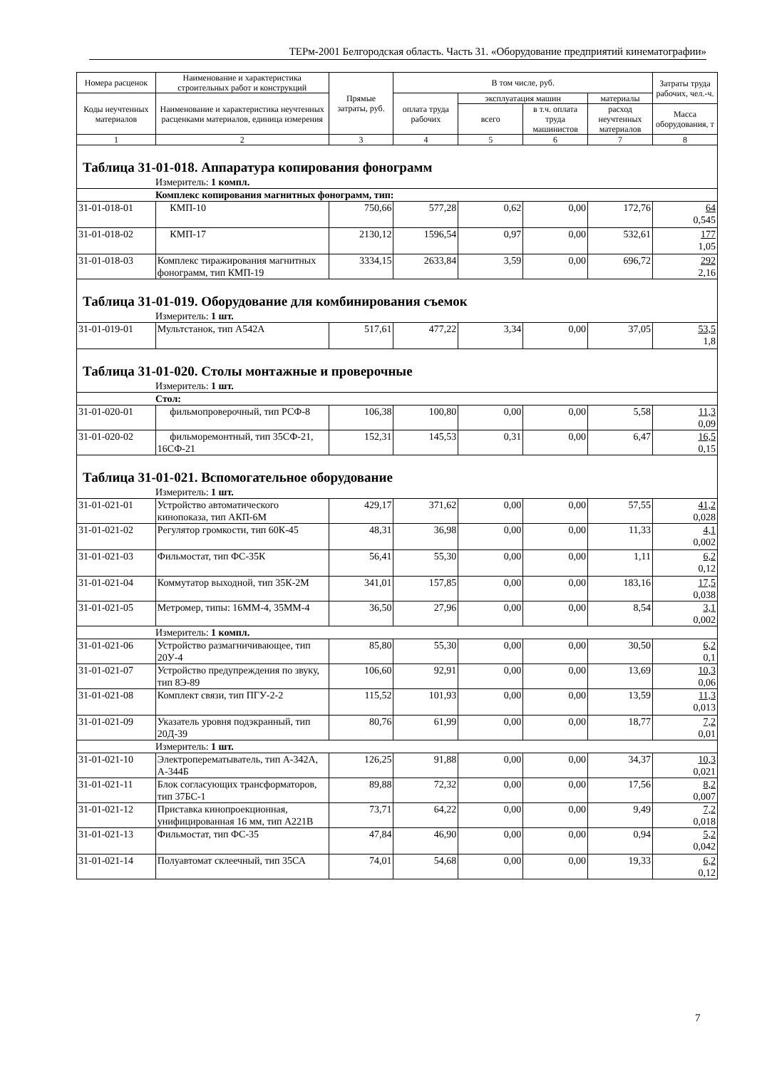ТЕРм-2001 Белгородская область. Часть 31. «Оборудование предприятий кинематографии»
| Номера расценок | Наименование и характеристика строительных работ и конструкций | Прямые затраты, руб. | В том числе, руб. | | | | Затраты труда рабочих, чел.-ч. |
| --- | --- | --- | --- | --- | --- | --- | --- |
| Коды неучтенных материалов | Наименование и характеристика неучтенных расценками материалов, единица измерения | | оплата труда рабочих | эксплуатация машин | | материалы | |
| | | | | всего | в т.ч. оплата труда машинистов | расход неучтенных материалов | Масса оборудования, т |
| 1 | 2 | 3 | 4 | 5 | 6 | 7 | 8 |
| Таблица 31-01-018. Аппаратура копирования фонограмм | | | | | | | |
| Измеритель: 1 компл. | | | | | | | |
| Комплекс копирования магнитных фонограмм, тип: | | | | | | | |
| 31-01-018-01 | КМП-10 | 750,66 | 577,28 | 0,62 | 0,00 | 172,76 | 64 0,545 |
| 31-01-018-02 | КМП-17 | 2130,12 | 1596,54 | 0,97 | 0,00 | 532,61 | 177 1,05 |
| 31-01-018-03 | Комплекс тиражирования магнитных фонограмм, тип КМП-19 | 3334,15 | 2633,84 | 3,59 | 0,00 | 696,72 | 292 2,16 |
| Таблица 31-01-019. Оборудование для комбинирования съемок | | | | | | | |
| Измеритель: 1 шт. | | | | | | | |
| 31-01-019-01 | Мультстанок, тип А542А | 517,61 | 477,22 | 3,34 | 0,00 | 37,05 | 53,5 1,8 |
| Таблица 31-01-020. Столы монтажные и проверочные | | | | | | | |
| Измеритель: 1 шт. | | | | | | | |
| Стол: | | | | | | | |
| 31-01-020-01 | фильмопроверочный, тип РСФ-8 | 106,38 | 100,80 | 0,00 | 0,00 | 5,58 | 11,3 0,09 |
| 31-01-020-02 | фильморемонтный, тип 35СФ-21, 16СФ-21 | 152,31 | 145,53 | 0,31 | 0,00 | 6,47 | 16,5 0,15 |
| Таблица 31-01-021. Вспомогательное оборудование | | | | | | | |
| Измеритель: 1 шт. | | | | | | | |
| 31-01-021-01 | Устройство автоматического кинопоказа, тип АКП-6М | 429,17 | 371,62 | 0,00 | 0,00 | 57,55 | 41,2 0,028 |
| 31-01-021-02 | Регулятор громкости, тип 60К-45 | 48,31 | 36,98 | 0,00 | 0,00 | 11,33 | 4,1 0,002 |
| 31-01-021-03 | Фильмостат, тип ФС-35К | 56,41 | 55,30 | 0,00 | 0,00 | 1,11 | 6,2 0,12 |
| 31-01-021-04 | Коммутатор выходной, тип 35К-2М | 341,01 | 157,85 | 0,00 | 0,00 | 183,16 | 17,5 0,038 |
| 31-01-021-05 | Метромер, типы: 16ММ-4, 35ММ-4 | 36,50 | 27,96 | 0,00 | 0,00 | 8,54 | 3,1 0,002 |
| Измеритель: 1 компл. | | | | | | | |
| 31-01-021-06 | Устройство размагничивающее, тип 20У-4 | 85,80 | 55,30 | 0,00 | 0,00 | 30,50 | 6,2 0,1 |
| 31-01-021-07 | Устройство предупреждения по звуку, тип 8Э-89 | 106,60 | 92,91 | 0,00 | 0,00 | 13,69 | 10,3 0,06 |
| 31-01-021-08 | Комплект связи, тип ПГУ-2-2 | 115,52 | 101,93 | 0,00 | 0,00 | 13,59 | 11,3 0,013 |
| 31-01-021-09 | Указатель уровня подэкранный, тип 20Д-39 | 80,76 | 61,99 | 0,00 | 0,00 | 18,77 | 7,2 0,01 |
| Измеритель: 1 шт. | | | | | | | |
| 31-01-021-10 | Электроперематыватель, тип А-342А, А-344Б | 126,25 | 91,88 | 0,00 | 0,00 | 34,37 | 10,3 0,021 |
| 31-01-021-11 | Блок согласующих трансформаторов, тип 37БС-1 | 89,88 | 72,32 | 0,00 | 0,00 | 17,56 | 8,2 0,007 |
| 31-01-021-12 | Приставка кинопроекционная, унифицированная 16 мм, тип А221В | 73,71 | 64,22 | 0,00 | 0,00 | 9,49 | 7,2 0,018 |
| 31-01-021-13 | Фильмостат, тип ФС-35 | 47,84 | 46,90 | 0,00 | 0,00 | 0,94 | 5,2 0,042 |
| 31-01-021-14 | Полуавтомат склеечный, тип 35СА | 74,01 | 54,68 | 0,00 | 0,00 | 19,33 | 6,2 0,12 |
7